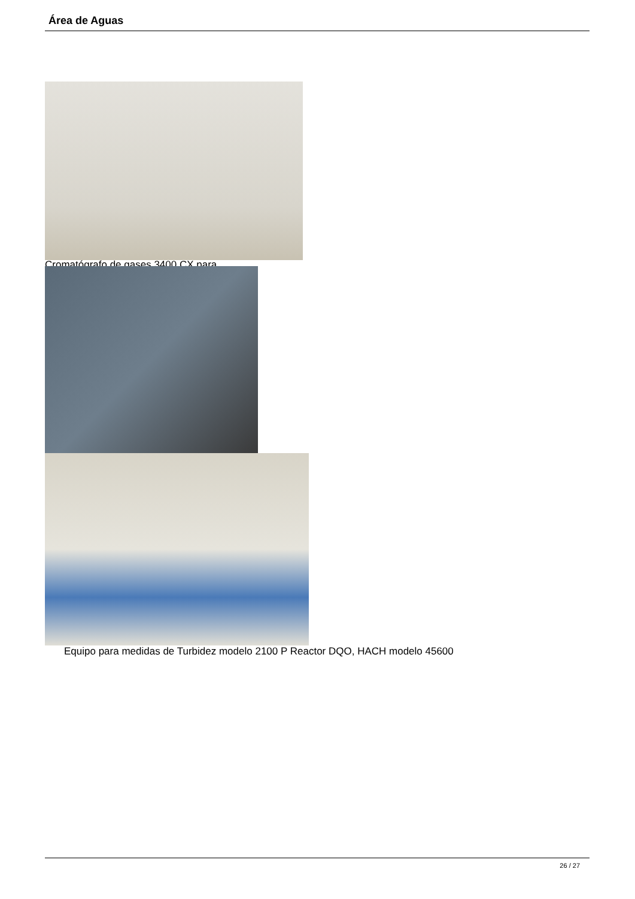Área de Aguas
Cromatógrafo de gases 3400 CX para
Equipo para medidas de Turbidez modelo 2100 P Reactor DQO, HACH modelo 45600
26 / 27